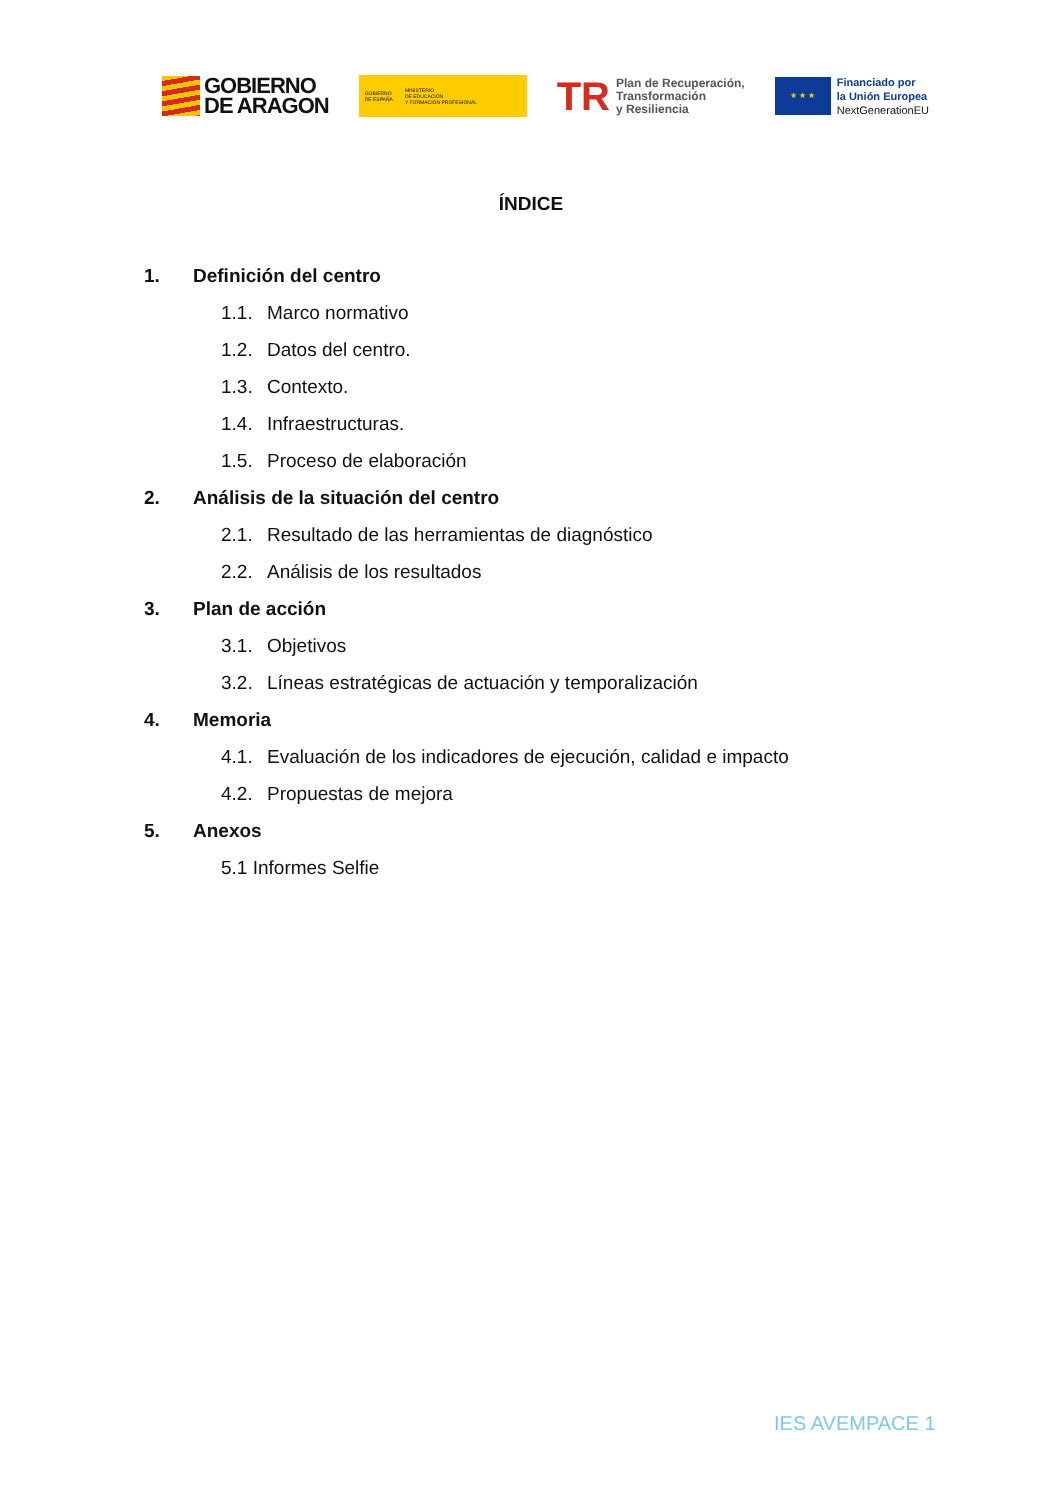GOBIERNO
DE ARAGON
GOBIERNO
DE ESPAÑA MINISTERIO
DE EDUCACIÓN
Y FORMACIÓN PROFESIONAL
TR
Plan de Recuperación,
Transformación
y Resiliencia
★ ★ ★
Financiado por
la Unión Europea
NextGenerationEU
ÍNDICE
1. Definición del centro
1.1. Marco normativo
1.2. Datos del centro.
1.3. Contexto.
1.4. Infraestructuras.
1.5. Proceso de elaboración
2. Análisis de la situación del centro
2.1. Resultado de las herramientas de diagnóstico
2.2. Análisis de los resultados
3. Plan de acción
3.1. Objetivos
3.2. Líneas estratégicas de actuación y temporalización
4. Memoria
4.1. Evaluación de los indicadores de ejecución, calidad e impacto
4.2. Propuestas de mejora
5. Anexos
5.1 Informes Selfie
IES AVEMPACE 1